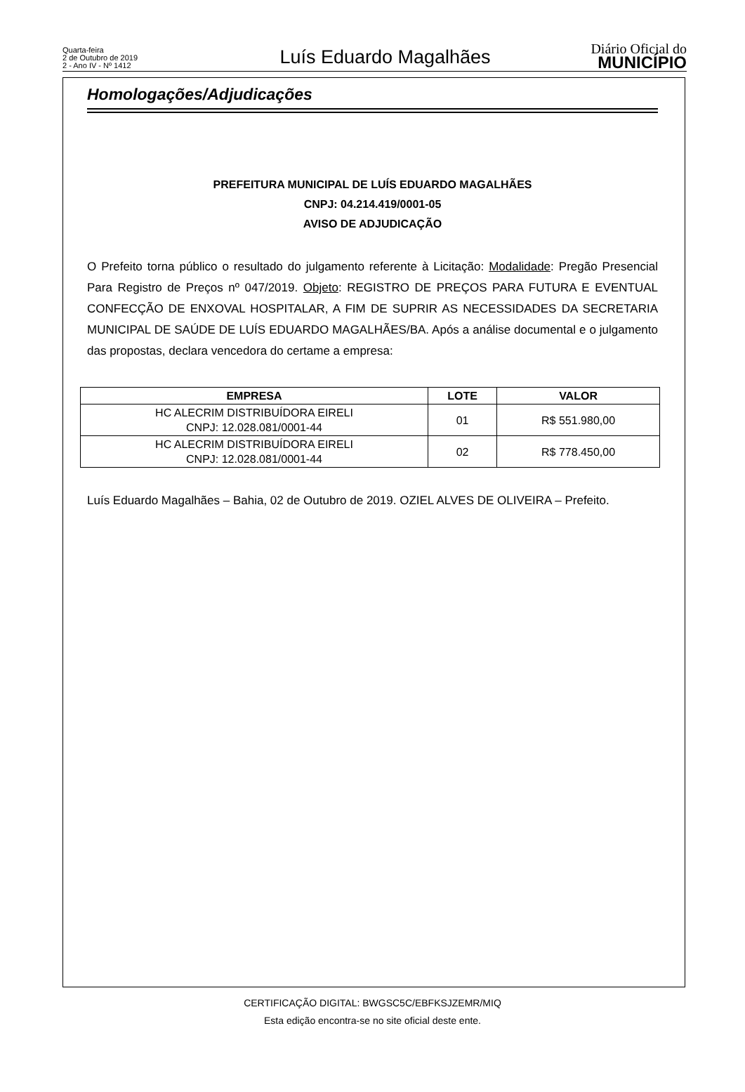Quarta-feira
2 de Outubro de 2019
2 - Ano IV - Nº 1412
Luís Eduardo Magalhães
Diário Oficial do
MUNICÍPIO
Homologações/Adjudicações
PREFEITURA MUNICIPAL DE LUÍS EDUARDO MAGALHÃES
CNPJ: 04.214.419/0001-05
AVISO DE ADJUDICAÇÃO
O Prefeito torna público o resultado do julgamento referente à Licitação: Modalidade: Pregão Presencial Para Registro de Preços nº 047/2019. Objeto: REGISTRO DE PREÇOS PARA FUTURA E EVENTUAL CONFECÇÃO DE ENXOVAL HOSPITALAR, A FIM DE SUPRIR AS NECESSIDADES DA SECRETARIA MUNICIPAL DE SAÚDE DE LUÍS EDUARDO MAGALHÃES/BA. Após a análise documental e o julgamento das propostas, declara vencedora do certame a empresa:
| EMPRESA | LOTE | VALOR |
| --- | --- | --- |
| HC ALECRIM DISTRIBUÍDORA EIRELI CNPJ: 12.028.081/0001-44 | 01 | R$ 551.980,00 |
| HC ALECRIM DISTRIBUÍDORA EIRELI CNPJ: 12.028.081/0001-44 | 02 | R$ 778.450,00 |
Luís Eduardo Magalhães – Bahia, 02 de Outubro de 2019. OZIEL ALVES DE OLIVEIRA – Prefeito.
CERTIFICAÇÃO DIGITAL: BWGSC5C/EBFKSJZEMR/MIQ
Esta edição encontra-se no site oficial deste ente.